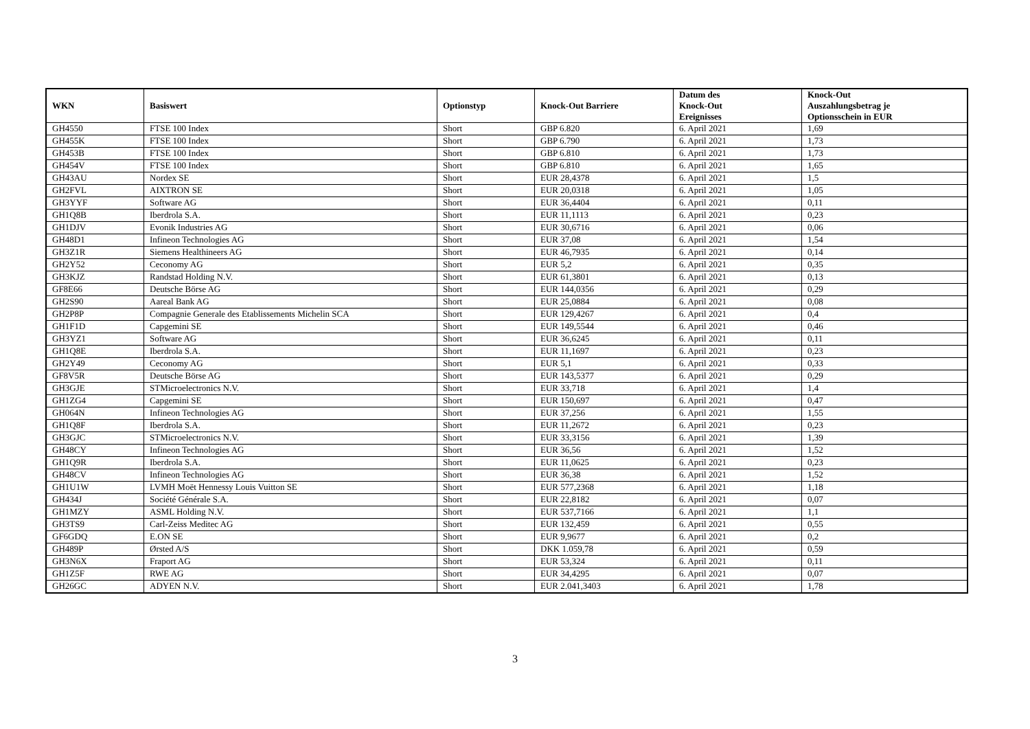| WKN | Basiswert | Optionstyp | Knock-Out Barriere | Datum des Knock-Out Ereignisses | Knock-Out Auszahlungsbetrag je Optionsschein in EUR |
| --- | --- | --- | --- | --- | --- |
| GH4550 | FTSE 100 Index | Short | GBP 6.820 | 6. April 2021 | 1,69 |
| GH455K | FTSE 100 Index | Short | GBP 6.790 | 6. April 2021 | 1,73 |
| GH453B | FTSE 100 Index | Short | GBP 6.810 | 6. April 2021 | 1,73 |
| GH454V | FTSE 100 Index | Short | GBP 6.810 | 6. April 2021 | 1,65 |
| GH43AU | Nordex SE | Short | EUR 28,4378 | 6. April 2021 | 1,5 |
| GH2FVL | AIXTRON SE | Short | EUR 20,0318 | 6. April 2021 | 1,05 |
| GH3YYF | Software AG | Short | EUR 36,4404 | 6. April 2021 | 0,11 |
| GH1Q8B | Iberdrola S.A. | Short | EUR 11,1113 | 6. April 2021 | 0,23 |
| GH1DJV | Evonik Industries AG | Short | EUR 30,6716 | 6. April 2021 | 0,06 |
| GH48D1 | Infineon Technologies AG | Short | EUR 37,08 | 6. April 2021 | 1,54 |
| GH3Z1R | Siemens Healthineers AG | Short | EUR 46,7935 | 6. April 2021 | 0,14 |
| GH2Y52 | Ceconomy AG | Short | EUR 5,2 | 6. April 2021 | 0,35 |
| GH3KJZ | Randstad Holding N.V. | Short | EUR 61,3801 | 6. April 2021 | 0,13 |
| GF8E66 | Deutsche Börse AG | Short | EUR 144,0356 | 6. April 2021 | 0,29 |
| GH2S90 | Aareal Bank AG | Short | EUR 25,0884 | 6. April 2021 | 0,08 |
| GH2P8P | Compagnie Generale des Etablissements Michelin SCA | Short | EUR 129,4267 | 6. April 2021 | 0,4 |
| GH1F1D | Capgemini SE | Short | EUR 149,5544 | 6. April 2021 | 0,46 |
| GH3YZ1 | Software AG | Short | EUR 36,6245 | 6. April 2021 | 0,11 |
| GH1Q8E | Iberdrola S.A. | Short | EUR 11,1697 | 6. April 2021 | 0,23 |
| GH2Y49 | Ceconomy AG | Short | EUR 5,1 | 6. April 2021 | 0,33 |
| GF8V5R | Deutsche Börse AG | Short | EUR 143,5377 | 6. April 2021 | 0,29 |
| GH3GJE | STMicroelectronics N.V. | Short | EUR 33,718 | 6. April 2021 | 1,4 |
| GH1ZG4 | Capgemini SE | Short | EUR 150,697 | 6. April 2021 | 0,47 |
| GH064N | Infineon Technologies AG | Short | EUR 37,256 | 6. April 2021 | 1,55 |
| GH1Q8F | Iberdrola S.A. | Short | EUR 11,2672 | 6. April 2021 | 0,23 |
| GH3GJC | STMicroelectronics N.V. | Short | EUR 33,3156 | 6. April 2021 | 1,39 |
| GH48CY | Infineon Technologies AG | Short | EUR 36,56 | 6. April 2021 | 1,52 |
| GH1Q9R | Iberdrola S.A. | Short | EUR 11,0625 | 6. April 2021 | 0,23 |
| GH48CV | Infineon Technologies AG | Short | EUR 36,38 | 6. April 2021 | 1,52 |
| GH1U1W | LVMH Moët Hennessy Louis Vuitton SE | Short | EUR 577,2368 | 6. April 2021 | 1,18 |
| GH434J | Société Générale S.A. | Short | EUR 22,8182 | 6. April 2021 | 0,07 |
| GH1MZY | ASML Holding N.V. | Short | EUR 537,7166 | 6. April 2021 | 1,1 |
| GH3TS9 | Carl-Zeiss Meditec AG | Short | EUR 132,459 | 6. April 2021 | 0,55 |
| GF6GDQ | E.ON SE | Short | EUR 9,9677 | 6. April 2021 | 0,2 |
| GH489P | Ørsted A/S | Short | DKK 1.059,78 | 6. April 2021 | 0,59 |
| GH3N6X | Fraport AG | Short | EUR 53,324 | 6. April 2021 | 0,11 |
| GH1Z5F | RWE AG | Short | EUR 34,4295 | 6. April 2021 | 0,07 |
| GH26GC | ADYEN N.V. | Short | EUR 2.041,3403 | 6. April 2021 | 1,78 |
3